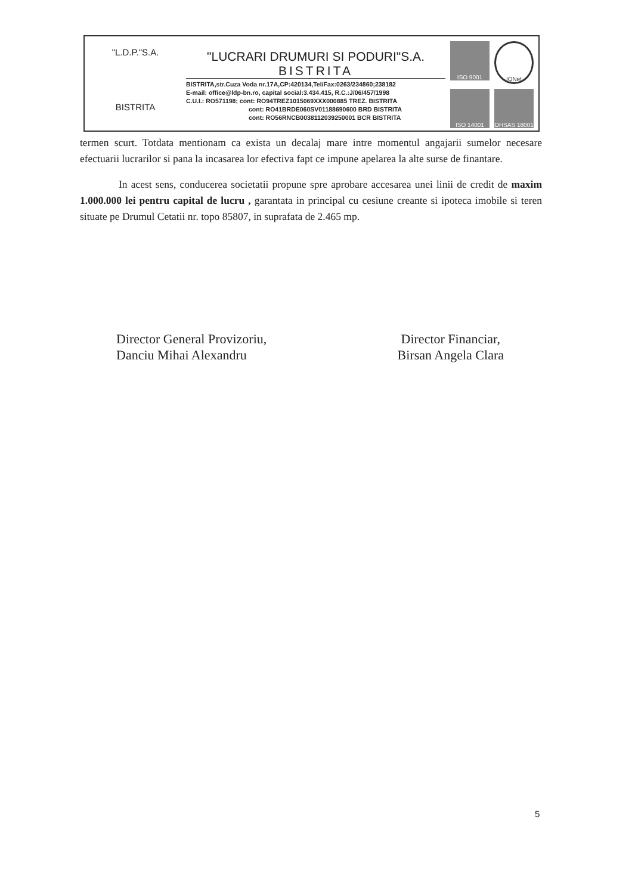"L.D.P."S.A.
BISTRITA
"LUCRARI DRUMURI SI PODURI"S.A.
BISTRITA
BISTRITA,str.Cuza Voda nr.17A,CP:420134,Tel/Fax:0263/234860;238182
E-mail: office@ldp-bn.ro, capital social:3.434.415, R.C.:J/06/457/1998
C.U.I.: RO571198; cont: RO94TREZ1015069XXX000885 TREZ. BISTRITA
cont: RO41BRDE060SV01188690600 BRD BISTRITA
cont: RO56RNCB0038112039250001 BCR BISTRITA
ISO 9001
IQNet
ISO 14001
OHSAS 18001
termen scurt. Totdata mentionam ca exista un decalaj mare intre momentul angajarii sumelor necesare efectuarii lucrarilor si pana la incasarea lor efectiva fapt ce impune apelarea la alte surse de finantare.
In acest sens, conducerea societatii propune spre aprobare accesarea unei linii de credit de maxim 1.000.000 lei pentru capital de lucru , garantata in principal cu cesiune creante si ipoteca imobile si teren situate pe Drumul Cetatii nr. topo 85807, in suprafata de 2.465 mp.
Director General Provizoriu,
Danciu Mihai Alexandru
Director Financiar,
Birsan Angela Clara
5